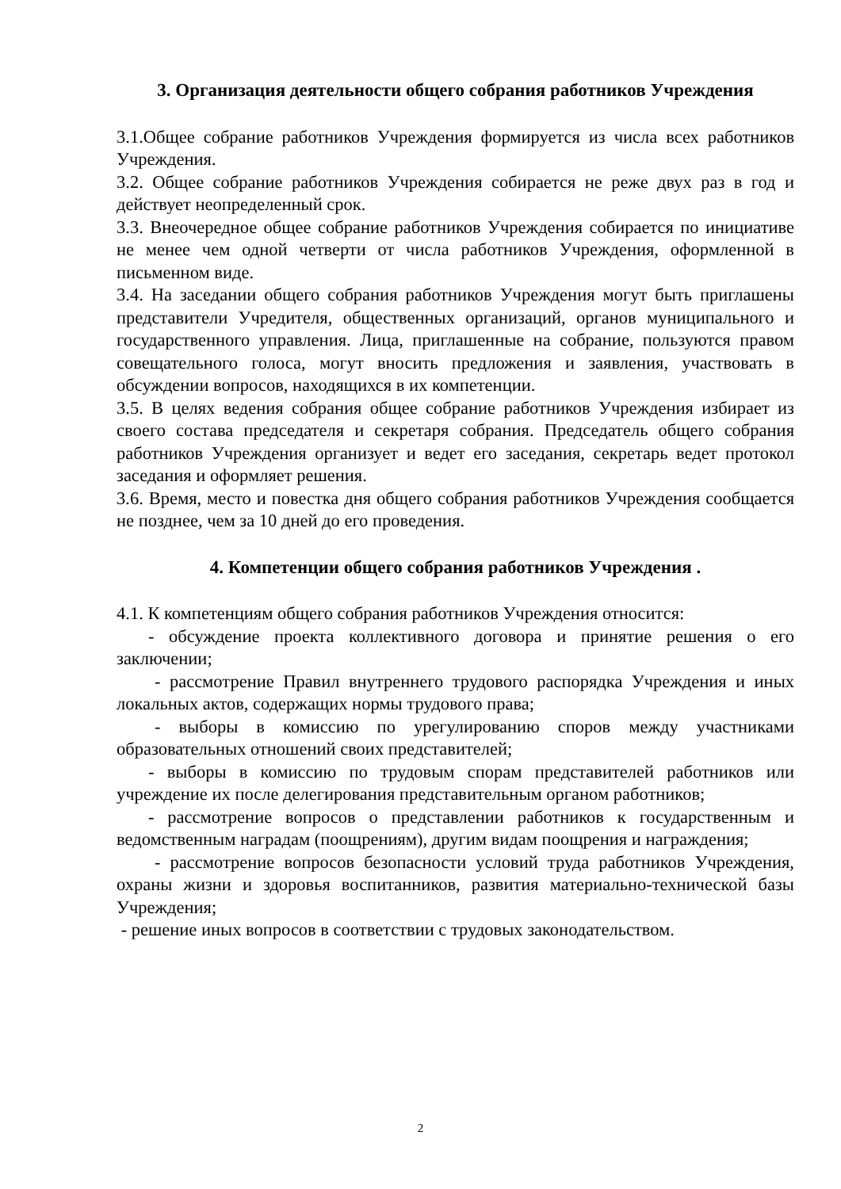3. Организация деятельности общего собрания работников Учреждения
3.1.Общее собрание работников Учреждения формируется из числа всех работников Учреждения.
3.2. Общее собрание работников Учреждения собирается не реже двух раз в год и действует неопределенный срок.
3.3. Внеочередное общее собрание работников Учреждения собирается по инициативе не менее чем одной четверти от числа работников Учреждения, оформленной в письменном виде.
3.4. На заседании общего собрания работников Учреждения могут быть приглашены представители Учредителя, общественных организаций, органов муниципального и государственного управления. Лица, приглашенные на собрание, пользуются правом совещательного голоса, могут вносить предложения и заявления, участвовать в обсуждении вопросов, находящихся в их компетенции.
3.5. В целях ведения собрания общее собрание работников Учреждения избирает из своего состава председателя и секретаря собрания. Председатель общего собрания работников Учреждения организует и ведет его заседания, секретарь ведет протокол заседания и оформляет решения.
3.6. Время, место и повестка дня общего собрания работников Учреждения сообщается не позднее, чем за 10 дней до его проведения.
4. Компетенции общего собрания работников Учреждения .
4.1. К компетенциям общего собрания работников Учреждения относится:
- обсуждение проекта коллективного договора и принятие решения о его заключении;
- рассмотрение Правил внутреннего трудового распорядка Учреждения и иных локальных актов, содержащих нормы трудового права;
- выборы в комиссию по урегулированию споров между участниками образовательных отношений своих представителей;
- выборы в комиссию по трудовым спорам представителей работников или учреждение их после делегирования представительным органом работников;
- рассмотрение вопросов о представлении работников к государственным и ведомственным наградам (поощрениям), другим видам поощрения и награждения;
- рассмотрение вопросов безопасности условий труда работников Учреждения, охраны жизни и здоровья воспитанников, развития материально-технической базы Учреждения;
- решение иных вопросов в соответствии с трудовых законодательством.
2